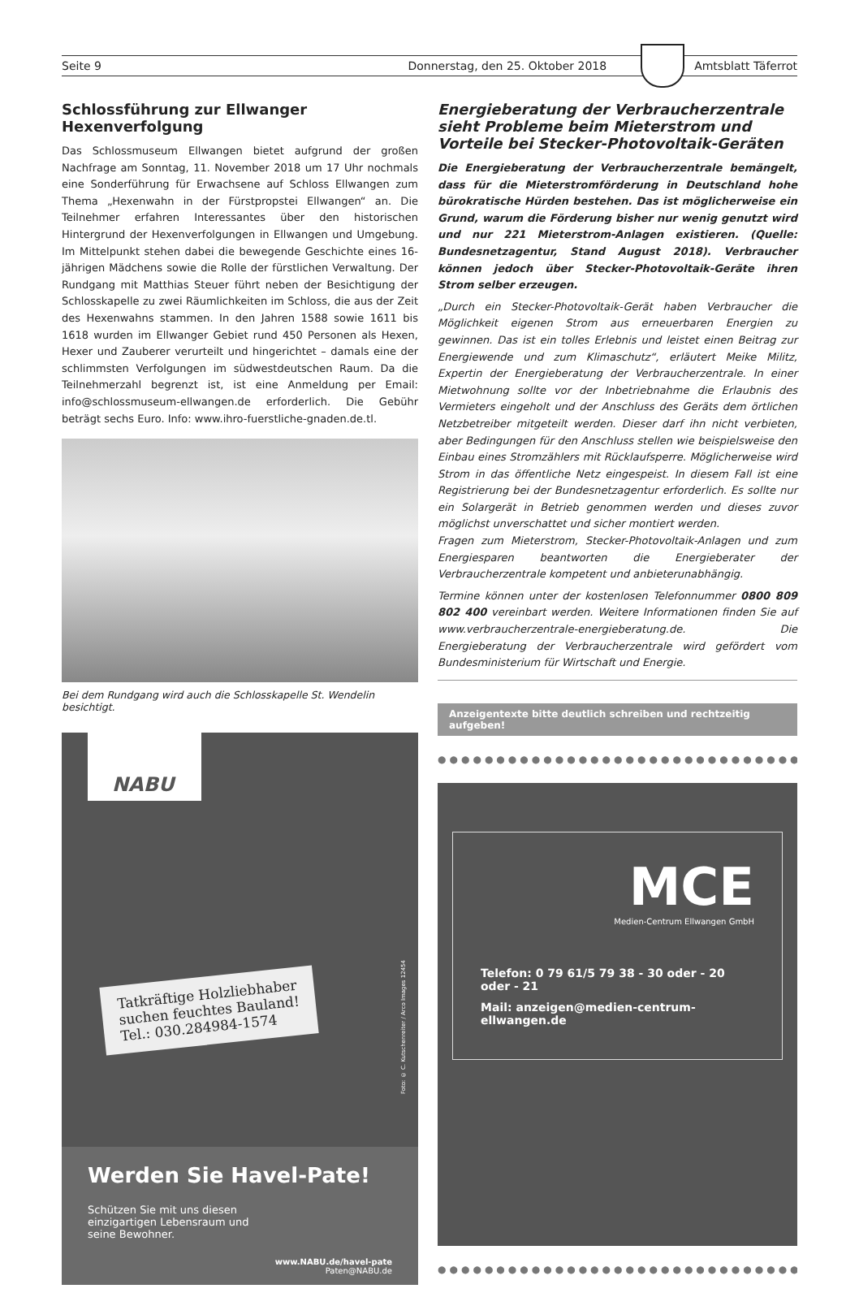Seite 9 Donnerstag, den 25. Oktober 2018
Amtsblatt Täferrot
Schlossführung zur Ellwanger Hexenverfolgung
Das Schlossmuseum Ellwangen bietet aufgrund der großen Nachfrage am Sonntag, 11. November 2018 um 17 Uhr nochmals eine Sonderführung für Erwachsene auf Schloss Ellwangen zum Thema „Hexenwahn in der Fürstpropstei Ellwangen“ an. Die Teilnehmer erfahren Interessantes über den historischen Hintergrund der Hexenverfolgungen in Ellwangen und Umgebung. Im Mittelpunkt stehen dabei die bewegende Geschichte eines 16-jährigen Mädchens sowie die Rolle der fürstlichen Verwaltung. Der Rundgang mit Matthias Steuer führt neben der Besichtigung der Schlosskapelle zu zwei Räumlichkeiten im Schloss, die aus der Zeit des Hexenwahns stammen. In den Jahren 1588 sowie 1611 bis 1618 wurden im Ellwanger Gebiet rund 450 Personen als Hexen, Hexer und Zauberer verurteilt und hingerichtet – damals eine der schlimmsten Verfolgungen im südwestdeutschen Raum. Da die Teilnehmerzahl begrenzt ist, ist eine Anmeldung per Email: info@schlossmuseum-ellwangen.de erforderlich. Die Gebühr beträgt sechs Euro. Info: www.ihro-fuerstliche-gnaden.de.tl.
Bei dem Rundgang wird auch die Schlosskapelle St. Wendelin besichtigt.
NABU
Tatkräftige Holzliebhaber
suchen feuchtes Bauland!
Tel.: 030.284984-1574
Foto: © C. Kutschenreiter / Arco Images 12454
Werden Sie Havel-Pate!
Schützen Sie mit uns diesen einzigartigen Lebensraum und seine Bewohner.
www.NABU.de/havel-pate
Paten@NABU.de
Energieberatung der Verbraucherzentrale sieht Probleme beim Mieterstrom und Vorteile bei Stecker-Photovoltaik-Geräten
Die Energieberatung der Verbraucherzentrale bemängelt, dass für die Mieterstromförderung in Deutschland hohe bürokratische Hürden bestehen. Das ist möglicherweise ein Grund, warum die Förderung bisher nur wenig genutzt wird und nur 221 Mieterstrom-Anlagen existieren. (Quelle: Bundesnetzagentur, Stand August 2018). Verbraucher können jedoch über Stecker-Photovoltaik-Geräte ihren Strom selber erzeugen.
„Durch ein Stecker-Photovoltaik-Gerät haben Verbraucher die Möglichkeit eigenen Strom aus erneuerbaren Energien zu gewinnen. Das ist ein tolles Erlebnis und leistet einen Beitrag zur Energiewende und zum Klimaschutz“, erläutert Meike Militz, Expertin der Energieberatung der Verbraucherzentrale. In einer Mietwohnung sollte vor der Inbetriebnahme die Erlaubnis des Vermieters eingeholt und der Anschluss des Geräts dem örtlichen Netzbetreiber mitgeteilt werden. Dieser darf ihn nicht verbieten, aber Bedingungen für den Anschluss stellen wie beispielsweise den Einbau eines Stromzählers mit Rücklaufsperre. Möglicherweise wird Strom in das öffentliche Netz eingespeist. In diesem Fall ist eine Registrierung bei der Bundesnetzagentur erforderlich. Es sollte nur ein Solargerät in Betrieb genommen werden und dieses zuvor möglichst unverschattet und sicher montiert werden.
Fragen zum Mieterstrom, Stecker-Photovoltaik-Anlagen und zum Energiesparen beantworten die Energieberater der Verbraucherzentrale kompetent und anbieterunabhängig.
Termine können unter der kostenlosen Telefonnummer 0800 809 802 400 vereinbart werden. Weitere Informationen finden Sie auf www.verbraucherzentrale-energieberatung.de. Die Energieberatung der Verbraucherzentrale wird gefördert vom Bundesministerium für Wirtschaft und Energie.
Anzeigentexte bitte deutlich schreiben und rechtzeitig aufgeben!
●●●●●●●●●●●●●●●●●●●●●●●●●●●●●●●●●●●●●●●●●●●●●
MCE
Medien-Centrum Ellwangen GmbH
Telefon: 0 79 61/5 79 38 - 30 oder - 20 oder - 21
Mail: anzeigen@medien-centrum-ellwangen.de
●●●●●●●●●●●●●●●●●●●●●●●●●●●●●●●●●●●●●●●●●●●●●